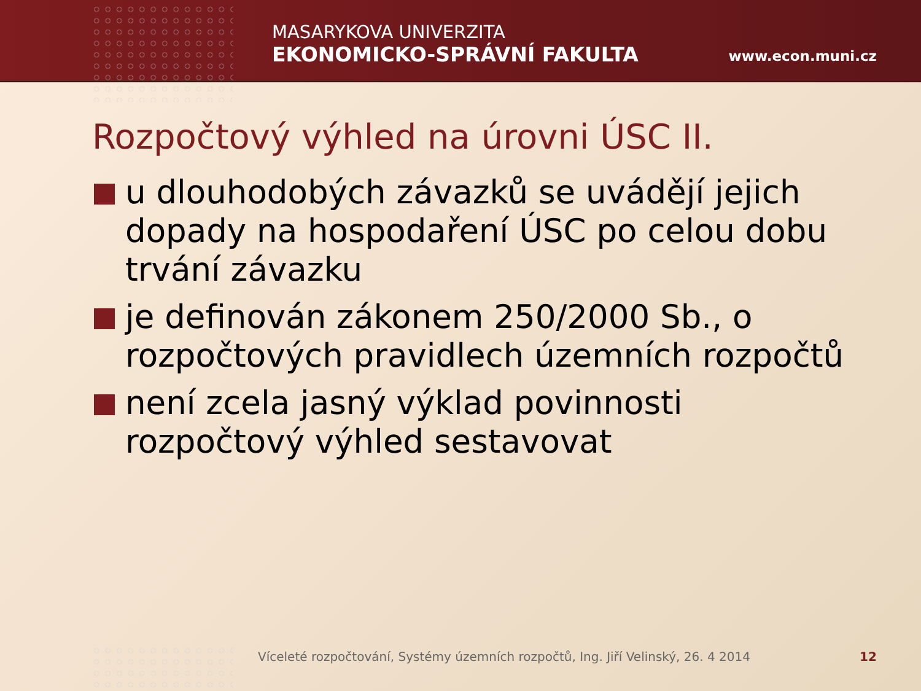MASARYKOVA UNIVERZITA
EKONOMICKO-SPRÁVNÍ FAKULTA
www.econ.muni.cz
Rozpočtový výhled na úrovni ÚSC II.
u dlouhodobých závazků se uvádějí jejich dopady na hospodaření ÚSC po celou dobu trvání závazku
je definován zákonem 250/2000 Sb., o rozpočtových pravidlech územních rozpočtů
není zcela jasný výklad povinnosti rozpočtový výhled sestavovat
Víceleté rozpočtování, Systémy územních rozpočtů, Ing. Jiří Velinský, 26. 4 2014
12